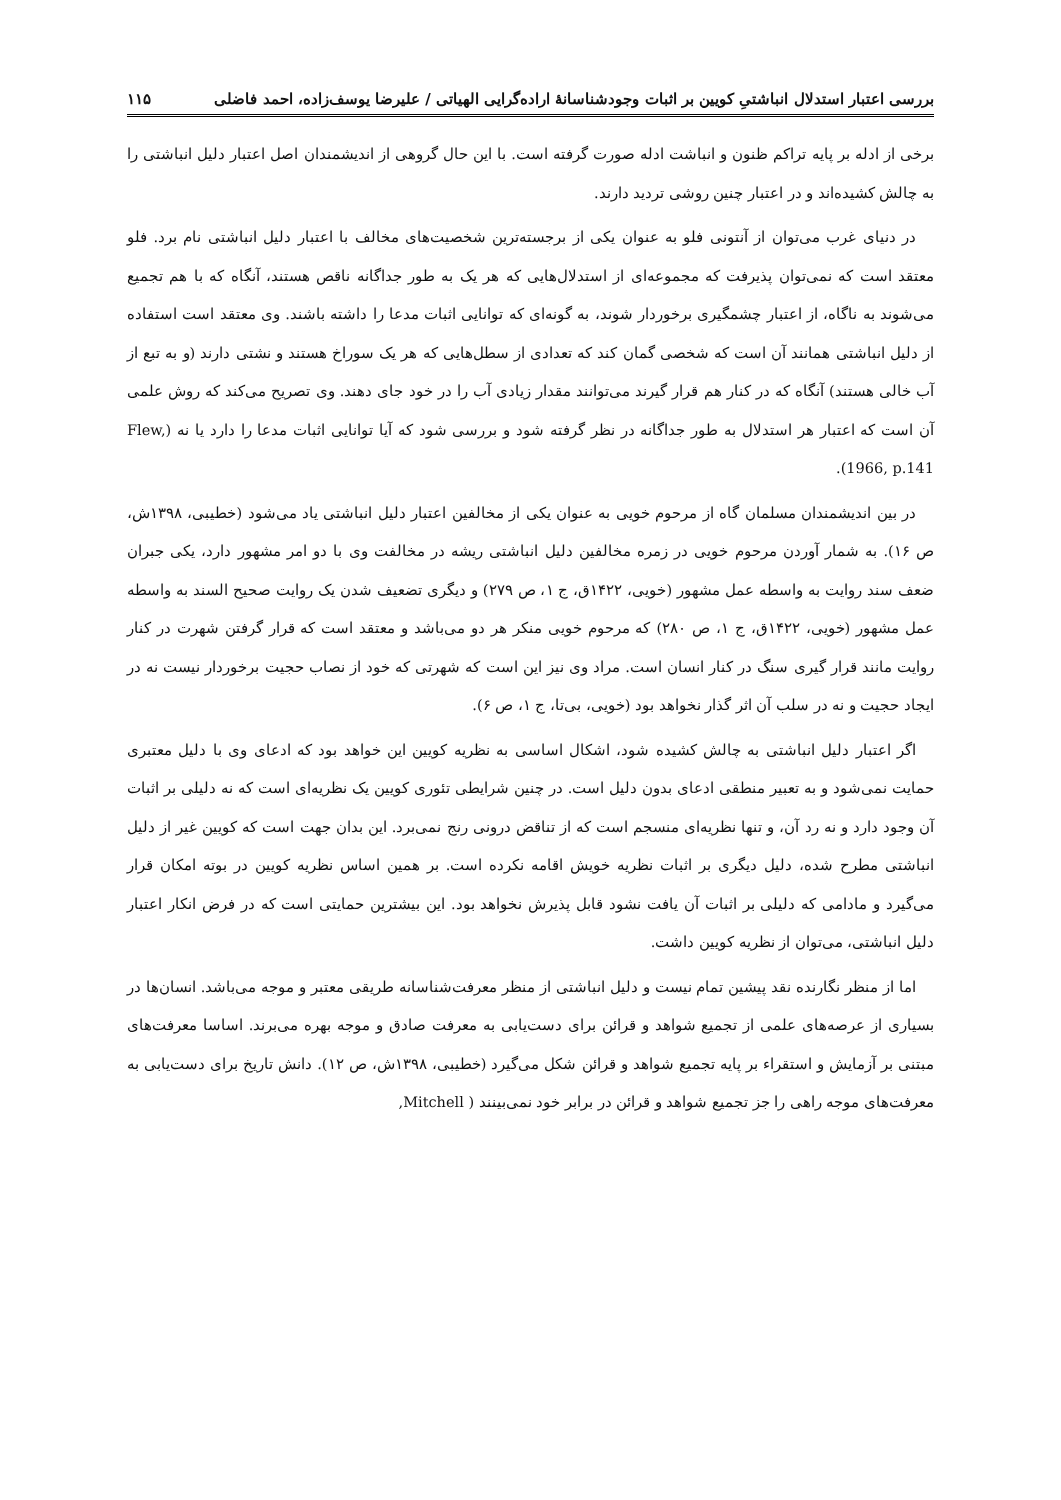بررسی اعتبار استدلال انباشتیِ کویین بر اثبات وجودشناسانهٔ اراده‌گرایی الهیاتی / علیرضا یوسف‌زاده، احمد فاضلی ۱۱۵
برخی از ادله بر پایه تراکم ظنون و انباشت ادله صورت گرفته است. با این حال گروهی از اندیشمندان اصل اعتبار دلیل انباشتی را به چالش کشیده‌اند و در اعتبار چنین روشی تردید دارند.
در دنیای غرب می‌توان از آنتونی فلو به عنوان یکی از برجسته‌ترین شخصیت‌های مخالف با اعتبار دلیل انباشتی نام برد. فلو معتقد است که نمی‌توان پذیرفت که مجموعه‌ای از استدلال‌هایی که هر یک به طور جداگانه ناقص هستند، آنگاه که با هم تجمیع می‌شوند به ناگاه، از اعتبار چشمگیری برخوردار شوند، به گونه‌ای که توانایی اثبات مدعا را داشته باشند. وی معتقد است استفاده از دلیل انباشتی همانند آن است که شخصی گمان کند که تعدادی از سطل‌هایی که هر یک سوراخ هستند و نشتی دارند (و به تبع از آب خالی هستند) آنگاه که در کنار هم قرار گیرند می‌توانند مقدار زیادی آب را در خود جای دهند. وی تصریح می‌کند که روش علمی آن است که اعتبار هر استدلال به طور جداگانه در نظر گرفته شود و بررسی شود که آیا توانایی اثبات مدعا را دارد یا نه (Flew, 1966, p.141).
در بین اندیشمندان مسلمان گاه از مرحوم خویی به عنوان یکی از مخالفین اعتبار دلیل انباشتی یاد می‌شود (خطیبی، ۱۳۹۸ش، ص ۱۶). به شمار آوردن مرحوم خویی در زمره مخالفین دلیل انباشتی ریشه در مخالفت وی با دو امر مشهور دارد، یکی جبران ضعف سند روایت به واسطه عمل مشهور (خویی، ۱۴۲۲ق، ج ۱، ص ۲۷۹) و دیگری تضعیف شدن یک روایت صحیح السند به واسطه عمل مشهور (خویی، ۱۴۲۲ق، ج ۱، ص ۲۸۰) که مرحوم خویی منکر هر دو می‌باشد و معتقد است که قرار گرفتن شهرت در کنار روایت مانند قرار گیری سنگ در کنار انسان است. مراد وی نیز این است که شهرتی که خود از نصاب حجیت برخوردار نیست نه در ایجاد حجیت و نه در سلب آن اثر گذار نخواهد بود (خویی، بی‌تا، ج ۱، ص ۶).
اگر اعتبار دلیل انباشتی به چالش کشیده شود، اشکال اساسی به نظریه کویین این خواهد بود که ادعای وی با دلیل معتبری حمایت نمی‌شود و به تعبیر منطقی ادعای بدون دلیل است. در چنین شرایطی تئوری کویین یک نظریه‌ای است که نه دلیلی بر اثبات آن وجود دارد و نه رد آن، و تنها نظریه‌ای منسجم است که از تناقض درونی رنج نمی‌برد. این بدان جهت است که کویین غیر از دلیل انباشتی مطرح شده، دلیل دیگری بر اثبات نظریه خویش اقامه نکرده است. بر همین اساس نظریه کویین در بوته امکان قرار می‌گیرد و مادامی که دلیلی بر اثبات آن یافت نشود قابل پذیرش نخواهد بود. این بیشترین حمایتی است که در فرض انکار اعتبار دلیل انباشتی، می‌توان از نظریه کویین داشت.
اما از منظر نگارنده نقد پیشین تمام نیست و دلیل انباشتی از منظر معرفت‌شناسانه طریقی معتبر و موجه می‌باشد. انسان‌ها در بسیاری از عرصه‌های علمی از تجمیع شواهد و قرائن برای دست‌یابی به معرفت صادق و موجه بهره می‌برند. اساسا معرفت‌های مبتنی بر آزمایش و استقراء بر پایه تجمیع شواهد و قرائن شکل می‌گیرد (خطیبی، ۱۳۹۸ش، ص ۱۲). دانش تاریخ برای دست‌یابی به معرفت‌های موجه راهی را جز تجمیع شواهد و قرائن در برابر خود نمی‌بینند ( Mitchell,